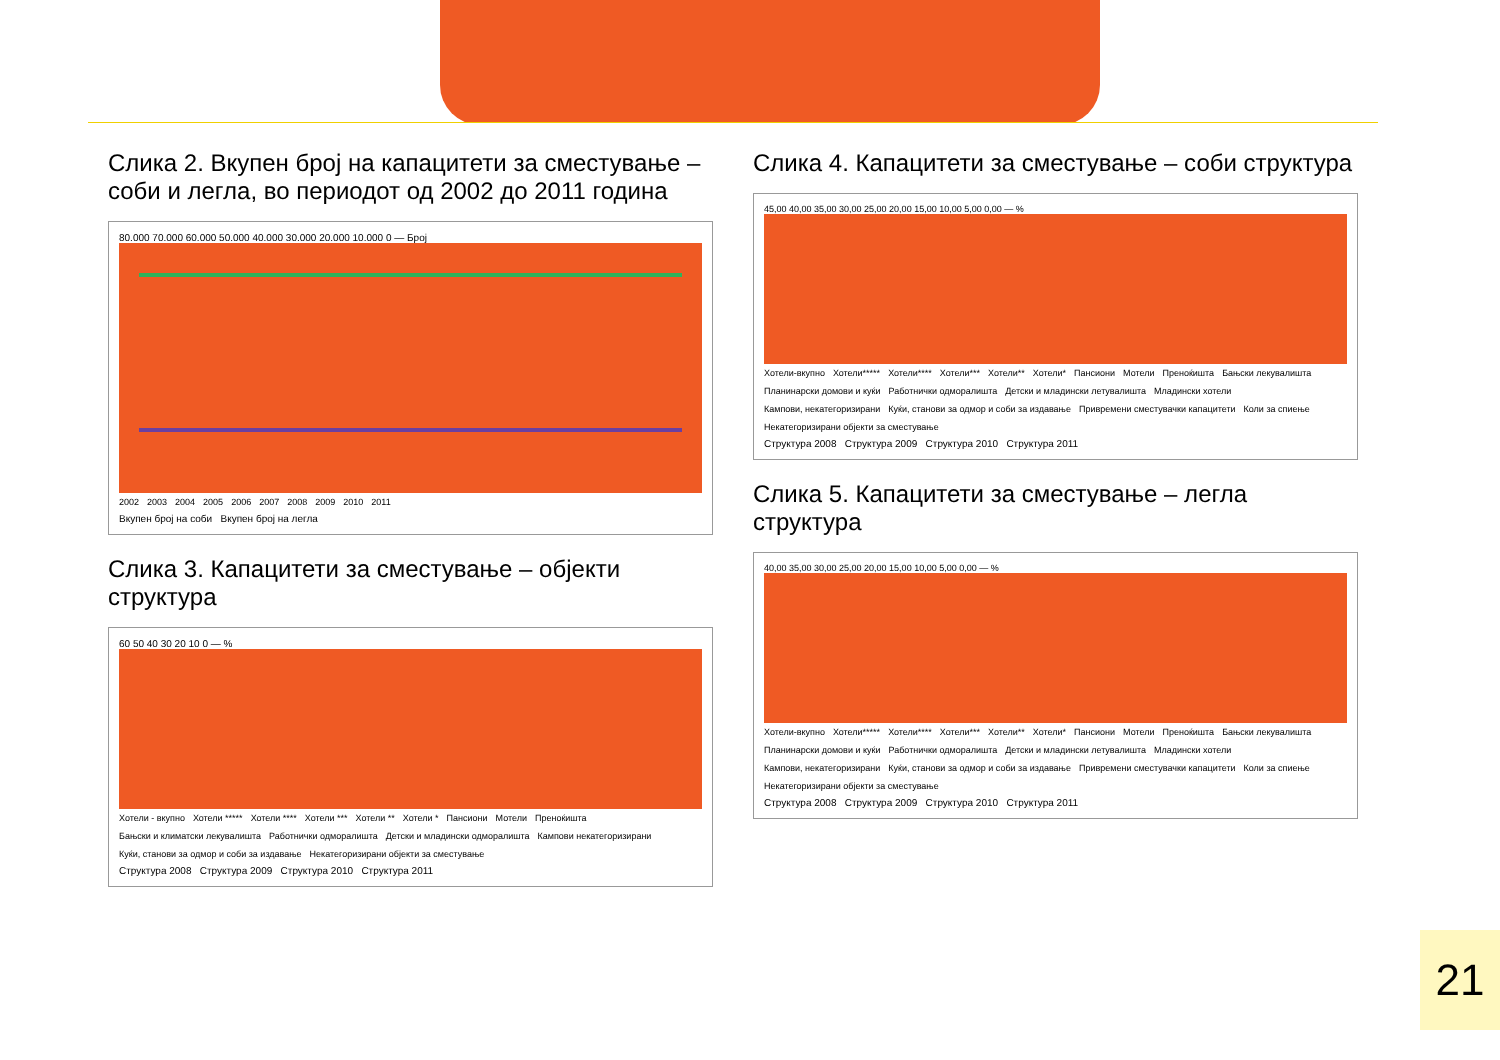Слика 2. Вкупен број на капацитети за сместување – соби и легла, во периодот од 2002 до 2011 година
80.000 70.000 60.000 50.000 40.000 30.000 20.000 10.000 0 — Број
2002 2003 2004 2005 2006 2007 2008 2009 2010 2011
Вкупен број на соби Вкупен број на легла
Слика 3. Капацитети за сместување – објекти структура
60 50 40 30 20 10 0 — %
Хотели - вкупно Хотели ***** Хотели **** Хотели *** Хотели ** Хотели * Пансиони Мотели Преноќишта Бањски и климатски лекувалишта Работнички одморалишта Детски и младински одморалишта Кампови некатегоризирани Куќи, станови за одмор и соби за издавање Некатегоризирани објекти за сместување
Структура 2008 Структура 2009 Структура 2010 Структура 2011
Слика 4. Капацитети за сместување – соби структура
45,00 40,00 35,00 30,00 25,00 20,00 15,00 10,00 5,00 0,00 — %
Хотели-вкупно Хотели***** Хотели**** Хотели*** Хотели** Хотели* Пансиони Мотели Преноќишта Бањски лекувалишта Планинарски домови и куќи Работнички одморалишта Детски и младински летувалишта Младински хотели Кампови, некатегоризирани Куќи, станови за одмор и соби за издавање Привремени сместувачки капацитети Коли за спиење Некатегоризирани објекти за сместување
Структура 2008 Структура 2009 Структура 2010 Структура 2011
Слика 5. Капацитети за сместување – легла структура
40,00 35,00 30,00 25,00 20,00 15,00 10,00 5,00 0,00 — %
Хотели-вкупно Хотели***** Хотели**** Хотели*** Хотели** Хотели* Пансиони Мотели Преноќишта Бањски лекувалишта Планинарски домови и куќи Работнички одморалишта Детски и младински летувалишта Младински хотели Кампови, некатегоризирани Куќи, станови за одмор и соби за издавање Привремени сместувачки капацитети Коли за спиење Некатегоризирани објекти за сместување
Структура 2008 Структура 2009 Структура 2010 Структура 2011
21